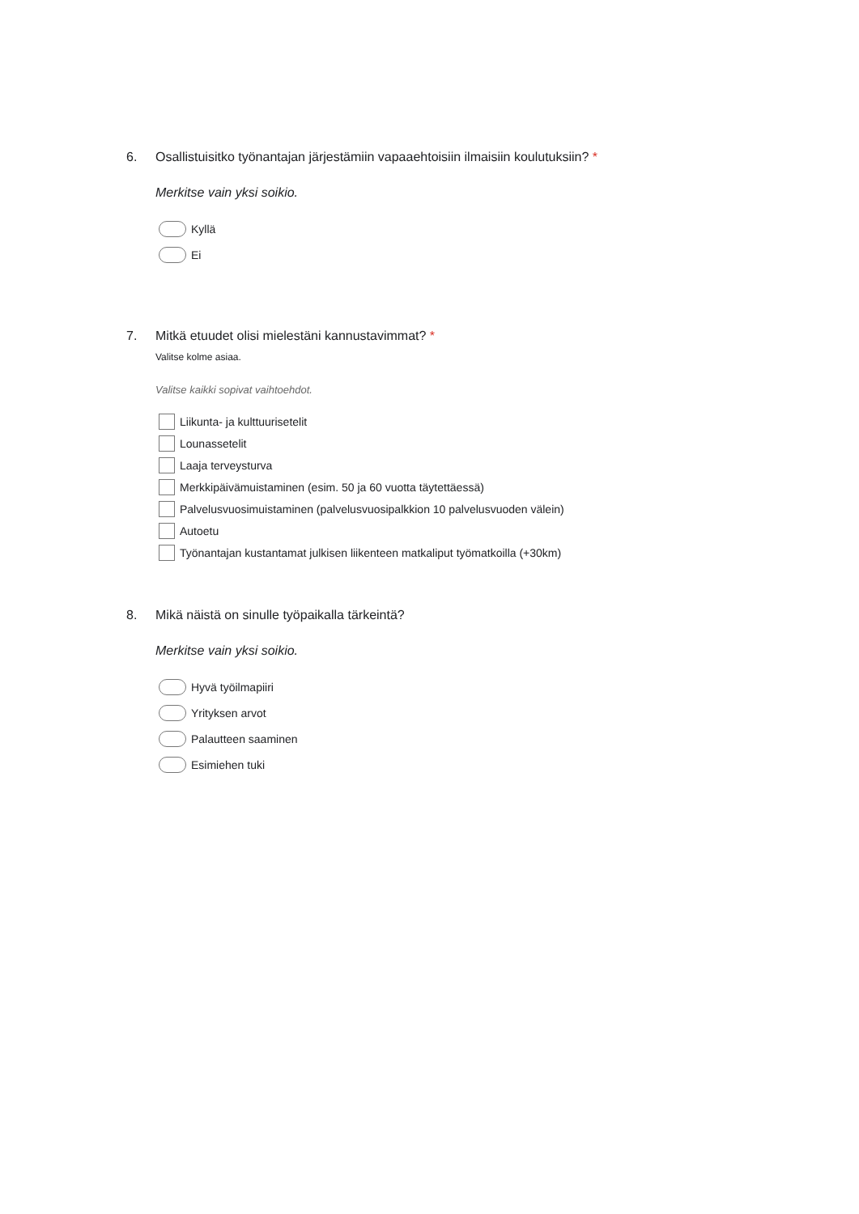6. Osallistuisitko työnantajan järjestämiin vapaaehtoisiin ilmaisiin koulutuksiin? *
Merkitse vain yksi soikio.
Kyllä
Ei
7. Mitkä etuudet olisi mielestäni kannustavimmat? *
Valitse kolme asiaa.
Valitse kaikki sopivat vaihtoehdot.
Liikunta- ja kulttuurisetelit
Lounassetelit
Laaja terveysturva
Merkkipäivämuistaminen (esim. 50 ja 60 vuotta täytettäessä)
Palvelusvuosimuistaminen (palvelusvuosipalkkion 10 palvelusvuoden välein)
Autoetu
Työnantajan kustantamat julkisen liikenteen matkaliput työmatkoilla (+30km)
8. Mikä näistä on sinulle työpaikalla tärkeintä?
Merkitse vain yksi soikio.
Hyvä työilmapiiri
Yrityksen arvot
Palautteen saaminen
Esimiehen tuki